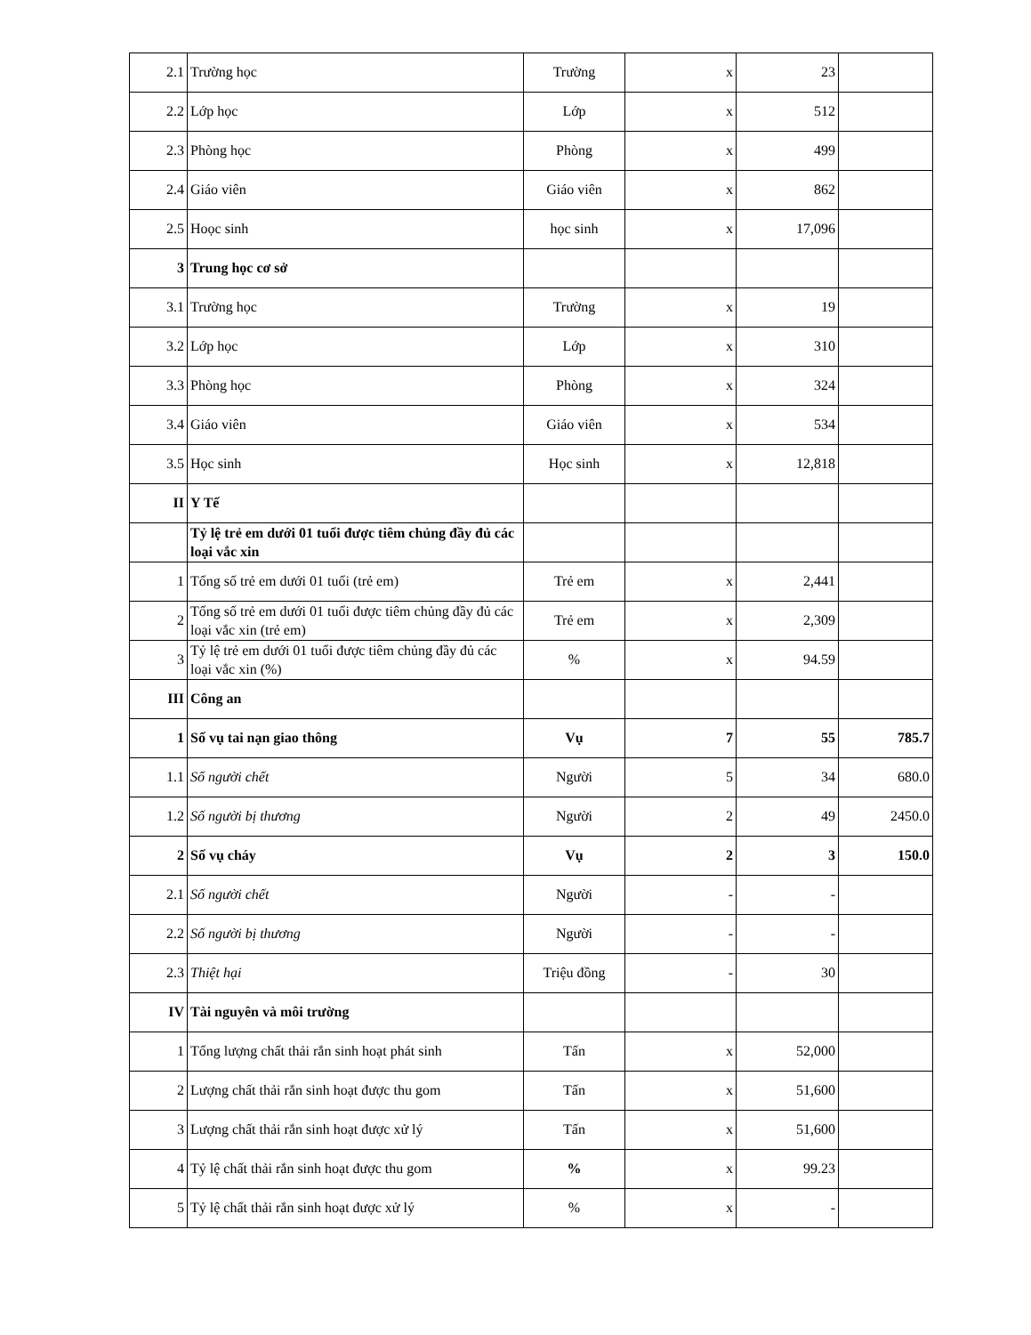| 2.1 | Trường học | Trường | x | 23 | |
| 2.2 | Lớp học | Lớp | x | 512 | |
| 2.3 | Phòng học | Phòng | x | 499 | |
| 2.4 | Giáo viên | Giáo viên | x | 862 | |
| 2.5 | Hoọc sinh | học sinh | x | 17,096 | |
| 3 | Trung học cơ sở | | | | |
| 3.1 | Trường học | Trường | x | 19 | |
| 3.2 | Lớp học | Lớp | x | 310 | |
| 3.3 | Phòng học | Phòng | x | 324 | |
| 3.4 | Giáo viên | Giáo viên | x | 534 | |
| 3.5 | Học sinh | Học sinh | x | 12,818 | |
| II | Y Tế | | | | |
| | Tỷ lệ trẻ em dưới 01 tuổi được tiêm chủng đầy đủ các loại vắc xin | | | | |
| 1 | Tổng số trẻ em dưới 01 tuổi (trẻ em) | Trẻ em | x | 2,441 | |
| 2 | Tổng số trẻ em dưới 01 tuổi được tiêm chủng đầy đủ các loại vắc xin (trẻ em) | Trẻ em | x | 2,309 | |
| 3 | Tỷ lệ trẻ em dưới 01 tuổi được tiêm chủng đầy đủ các loại vắc xin (%) | % | x | 94.59 | |
| III | Công an | | | | |
| 1 | Số vụ tai nạn giao thông | Vụ | 7 | 55 | 785.7 |
| 1.1 | Số người chết | Người | 5 | 34 | 680.0 |
| 1.2 | Số người bị thương | Người | 2 | 49 | 2450.0 |
| 2 | Số vụ cháy | Vụ | 2 | 3 | 150.0 |
| 2.1 | Số người chết | Người | - | - | |
| 2.2 | Số người bị thương | Người | - | - | |
| 2.3 | Thiệt hại | Triệu đồng | - | 30 | |
| IV | Tài nguyên và môi trường | | | | |
| 1 | Tổng lượng chất thải rắn sinh hoạt phát sinh | Tấn | x | 52,000 | |
| 2 | Lượng chất thải rắn sinh hoạt được thu gom | Tấn | x | 51,600 | |
| 3 | Lượng chất thải rắn sinh hoạt được xử lý | Tấn | x | 51,600 | |
| 4 | Tỷ lệ chất thải rắn sinh hoạt được thu gom | % | x | 99.23 | |
| 5 | Tỷ lệ chất thải rắn sinh hoạt được xử lý | % | x | - | |